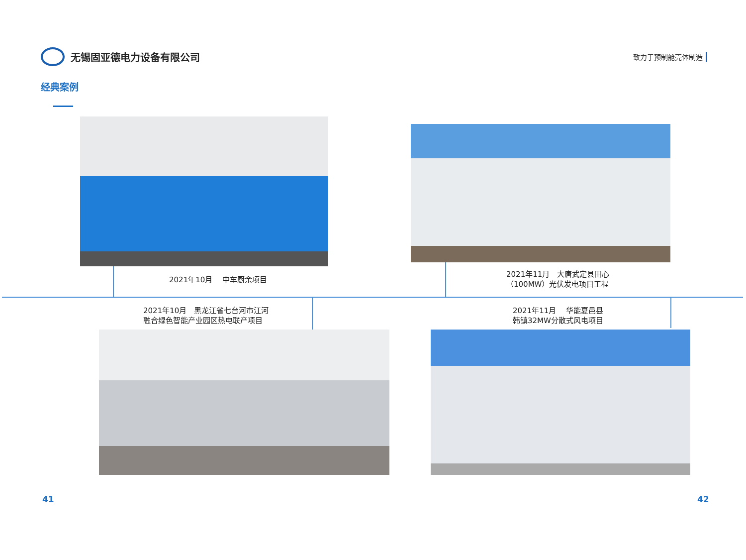无锡固亚德电力设备有限公司
致力于预制舱壳体制造
经典案例
2021年10月　 中车厨余项目
2021年11月　大唐武定县田心
（100MW）光伏发电项目工程
2021年10月　黑龙江省七台河市江河
融合绿色智能产业园区热电联产项目
2021年11月　 华能夏邑县
韩镇32MW分散式风电项目
41 42